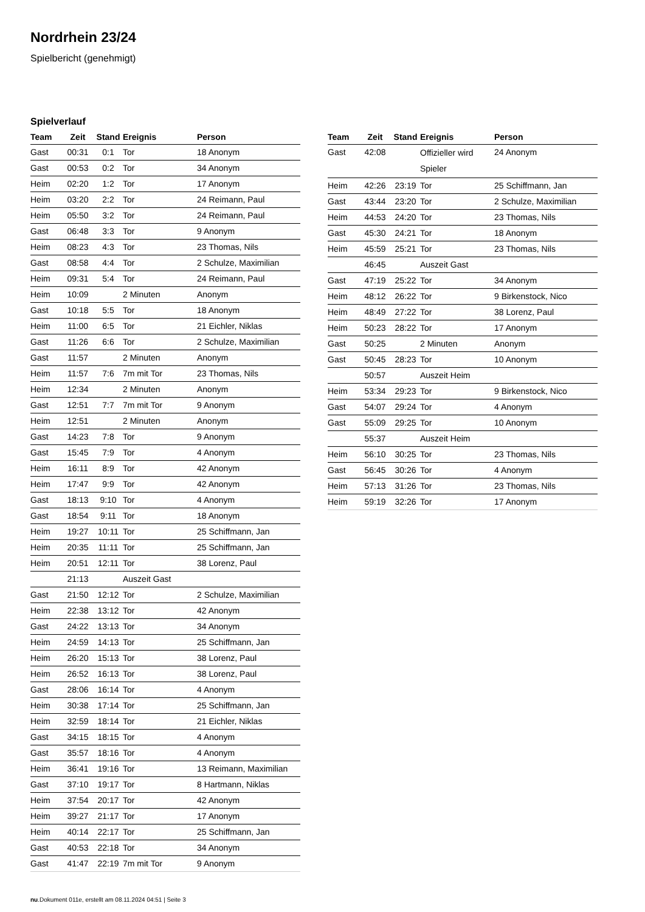Nordrhein 23/24
Spielbericht (genehmigt)
Spielverlauf
| Team | Zeit | Stand | Ereignis | Person |
| --- | --- | --- | --- | --- |
| Gast | 00:31 | 0:1 | Tor | 18 Anonym |
| Gast | 00:53 | 0:2 | Tor | 34 Anonym |
| Heim | 02:20 | 1:2 | Tor | 17 Anonym |
| Heim | 03:20 | 2:2 | Tor | 24 Reimann, Paul |
| Heim | 05:50 | 3:2 | Tor | 24 Reimann, Paul |
| Gast | 06:48 | 3:3 | Tor | 9 Anonym |
| Heim | 08:23 | 4:3 | Tor | 23 Thomas, Nils |
| Gast | 08:58 | 4:4 | Tor | 2 Schulze, Maximilian |
| Heim | 09:31 | 5:4 | Tor | 24 Reimann, Paul |
| Heim | 10:09 | | 2 Minuten | Anonym |
| Gast | 10:18 | 5:5 | Tor | 18 Anonym |
| Heim | 11:00 | 6:5 | Tor | 21 Eichler, Niklas |
| Gast | 11:26 | 6:6 | Tor | 2 Schulze, Maximilian |
| Gast | 11:57 | | 2 Minuten | Anonym |
| Heim | 11:57 | 7:6 | 7m mit Tor | 23 Thomas, Nils |
| Heim | 12:34 | | 2 Minuten | Anonym |
| Gast | 12:51 | 7:7 | 7m mit Tor | 9 Anonym |
| Heim | 12:51 | | 2 Minuten | Anonym |
| Gast | 14:23 | 7:8 | Tor | 9 Anonym |
| Gast | 15:45 | 7:9 | Tor | 4 Anonym |
| Heim | 16:11 | 8:9 | Tor | 42 Anonym |
| Heim | 17:47 | 9:9 | Tor | 42 Anonym |
| Gast | 18:13 | 9:10 | Tor | 4 Anonym |
| Gast | 18:54 | 9:11 | Tor | 18 Anonym |
| Heim | 19:27 | 10:11 | Tor | 25 Schiffmann, Jan |
| Heim | 20:35 | 11:11 | Tor | 25 Schiffmann, Jan |
| Heim | 20:51 | 12:11 | Tor | 38 Lorenz, Paul |
| | 21:13 | | Auszeit Gast | |
| Gast | 21:50 | 12:12 | Tor | 2 Schulze, Maximilian |
| Heim | 22:38 | 13:12 | Tor | 42 Anonym |
| Gast | 24:22 | 13:13 | Tor | 34 Anonym |
| Heim | 24:59 | 14:13 | Tor | 25 Schiffmann, Jan |
| Heim | 26:20 | 15:13 | Tor | 38 Lorenz, Paul |
| Heim | 26:52 | 16:13 | Tor | 38 Lorenz, Paul |
| Gast | 28:06 | 16:14 | Tor | 4 Anonym |
| Heim | 30:38 | 17:14 | Tor | 25 Schiffmann, Jan |
| Heim | 32:59 | 18:14 | Tor | 21 Eichler, Niklas |
| Gast | 34:15 | 18:15 | Tor | 4 Anonym |
| Gast | 35:57 | 18:16 | Tor | 4 Anonym |
| Heim | 36:41 | 19:16 | Tor | 13 Reimann, Maximilian |
| Gast | 37:10 | 19:17 | Tor | 8 Hartmann, Niklas |
| Heim | 37:54 | 20:17 | Tor | 42 Anonym |
| Heim | 39:27 | 21:17 | Tor | 17 Anonym |
| Heim | 40:14 | 22:17 | Tor | 25 Schiffmann, Jan |
| Gast | 40:53 | 22:18 | Tor | 34 Anonym |
| Gast | 41:47 | 22:19 | 7m mit Tor | 9 Anonym |
| Team | Zeit | Stand | Ereignis | Person |
| --- | --- | --- | --- | --- |
| Gast | 42:08 | | Offizieller wird Spieler | 24 Anonym |
| Heim | 42:26 | 23:19 | Tor | 25 Schiffmann, Jan |
| Gast | 43:44 | 23:20 | Tor | 2 Schulze, Maximilian |
| Heim | 44:53 | 24:20 | Tor | 23 Thomas, Nils |
| Gast | 45:30 | 24:21 | Tor | 18 Anonym |
| Heim | 45:59 | 25:21 | Tor | 23 Thomas, Nils |
| | 46:45 | | Auszeit Gast | |
| Gast | 47:19 | 25:22 | Tor | 34 Anonym |
| Heim | 48:12 | 26:22 | Tor | 9 Birkenstock, Nico |
| Heim | 48:49 | 27:22 | Tor | 38 Lorenz, Paul |
| Heim | 50:23 | 28:22 | Tor | 17 Anonym |
| Gast | 50:25 | | 2 Minuten | Anonym |
| Gast | 50:45 | 28:23 | Tor | 10 Anonym |
| | 50:57 | | Auszeit Heim | |
| Heim | 53:34 | 29:23 | Tor | 9 Birkenstock, Nico |
| Gast | 54:07 | 29:24 | Tor | 4 Anonym |
| Gast | 55:09 | 29:25 | Tor | 10 Anonym |
| | 55:37 | | Auszeit Heim | |
| Heim | 56:10 | 30:25 | Tor | 23 Thomas, Nils |
| Gast | 56:45 | 30:26 | Tor | 4 Anonym |
| Heim | 57:13 | 31:26 | Tor | 23 Thomas, Nils |
| Heim | 59:19 | 32:26 | Tor | 17 Anonym |
nu.Dokument 011e, erstellt am 08.11.2024 04:51 | Seite 3